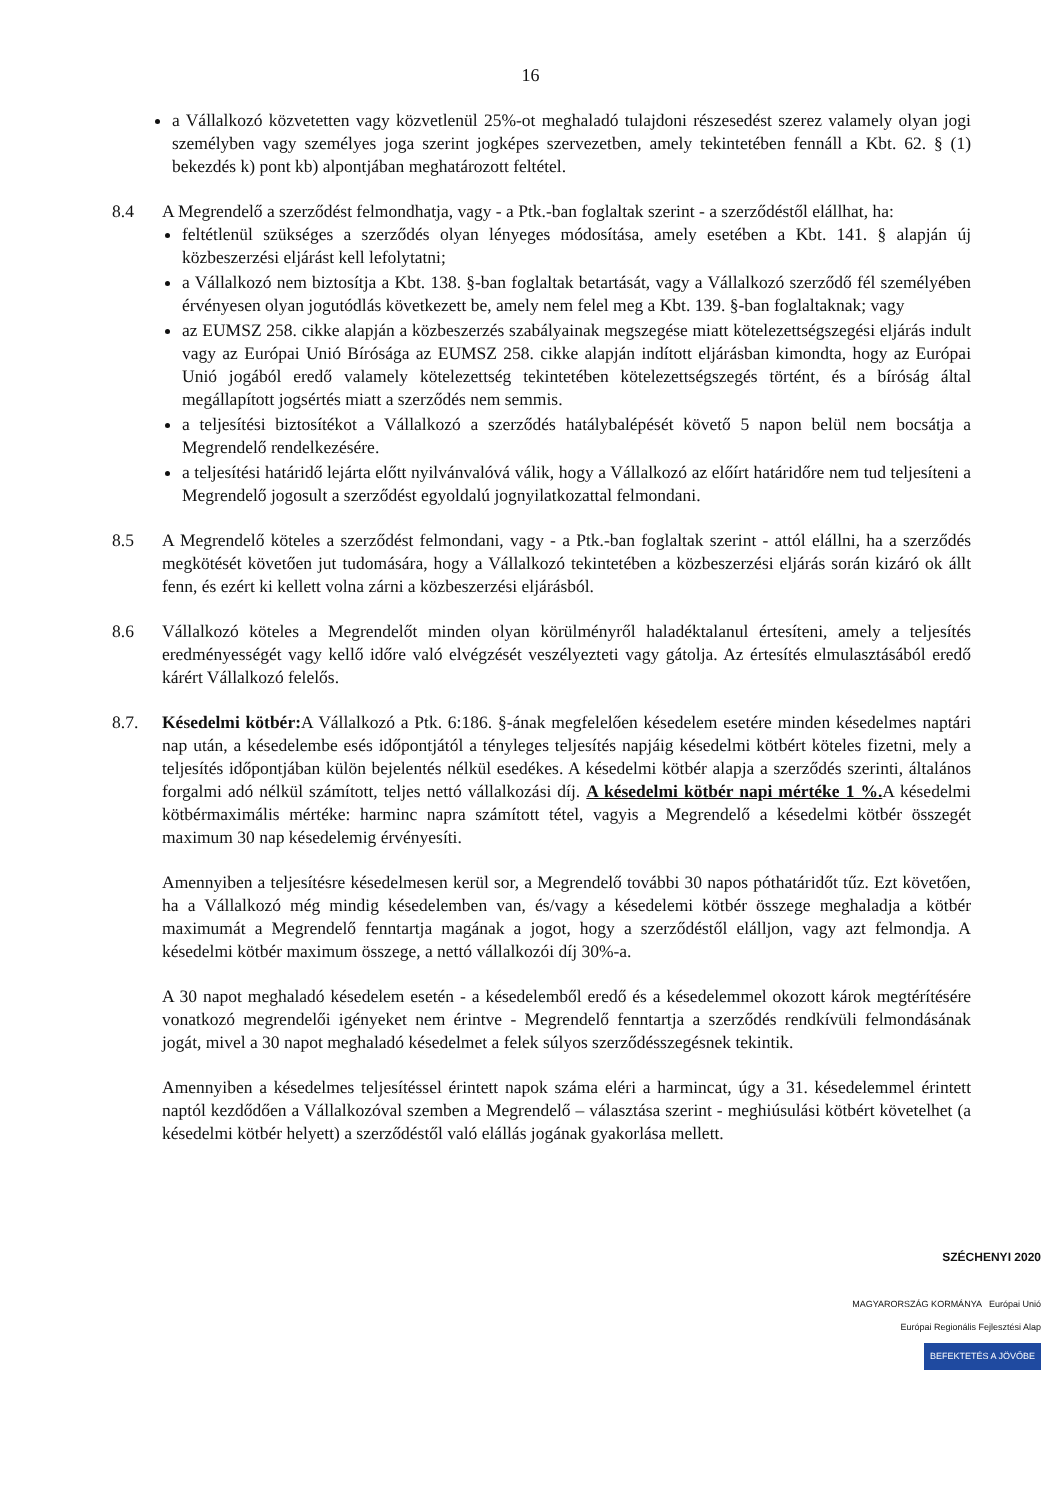16
a Vállalkozó közvetetten vagy közvetlenül 25%-ot meghaladó tulajdoni részesedést szerez valamely olyan jogi személyben vagy személyes joga szerint jogképes szervezetben, amely tekintetében fennáll a Kbt. 62. § (1) bekezdés k) pont kb) alpontjában meghatározott feltétel.
8.4 A Megrendelő a szerződést felmondhatja, vagy - a Ptk.-ban foglaltak szerint - a szerződéstől elállhat, ha:
feltétlenül szükséges a szerződés olyan lényeges módosítása, amely esetében a Kbt. 141. § alapján új közbeszerzési eljárást kell lefolytatni;
a Vállalkozó nem biztosítja a Kbt. 138. §-ban foglaltak betartását, vagy a Vállalkozó szerződő fél személyében érvényesen olyan jogutódlás következett be, amely nem felel meg a Kbt. 139. §-ban foglaltaknak; vagy
az EUMSZ 258. cikke alapján a közbeszerzés szabályainak megszegése miatt kötelezettségszegési eljárás indult vagy az Európai Unió Bírósága az EUMSZ 258. cikke alapján indított eljárásban kimondta, hogy az Európai Unió jogából eredő valamely kötelezettség tekintetében kötelezettségszegés történt, és a bíróság által megállapított jogsértés miatt a szerződés nem semmis.
a teljesítési biztosítékot a Vállalkozó a szerződés hatálybalépését követő 5 napon belül nem bocsátja a Megrendelő rendelkezésére.
a teljesítési határidő lejárta előtt nyilvánvalóvá válik, hogy a Vállalkozó az előírt határidőre nem tud teljesíteni a Megrendelő jogosult a szerződést egyoldalú jognyilatkozattal felmondani.
8.5 A Megrendelő köteles a szerződést felmondani, vagy - a Ptk.-ban foglaltak szerint - attól elállni, ha a szerződés megkötését követően jut tudomására, hogy a Vállalkozó tekintetében a közbeszerzési eljárás során kizáró ok állt fenn, és ezért ki kellett volna zárni a közbeszerzési eljárásból.
8.6 Vállalkozó köteles a Megrendelőt minden olyan körülményről haladéktalanul értesíteni, amely a teljesítés eredményességét vagy kellő időre való elvégzését veszélyezteti vagy gátolja. Az értesítés elmulasztásából eredő kárért Vállalkozó felelős.
8.7. Késedelmi kötbér: A Vállalkozó a Ptk. 6:186. §-ának megfelelően késedelem esetére minden késedelmes naptári nap után, a késedelembe esés időpontjától a tényleges teljesítés napjáig késedelmi kötbért köteles fizetni, mely a teljesítés időpontjában külön bejelentés nélkül esedékes. A késedelmi kötbér alapja a szerződés szerinti, általános forgalmi adó nélkül számított, teljes nettó vállalkozási díj. A késedelmi kötbér napi mértéke 1 %. A késedelmi kötbérmaximális mértéke: harminc napra számított tétel, vagyis a Megrendelő a késedelmi kötbér összegét maximum 30 nap késedelemig érvényesíti.
Amennyiben a teljesítésre késedelmesen kerül sor, a Megrendelő további 30 napos póthatáridőt tűz. Ezt követően, ha a Vállalkozó még mindig késedelemben van, és/vagy a késedelemi kötbér összege meghaladja a kötbér maximumát a Megrendelő fenntartja magának a jogot, hogy a szerződéstől elálljon, vagy azt felmondja. A késedelmi kötbér maximum összege, a nettó vállalkozói díj 30%-a.
A 30 napot meghaladó késedelem esetén - a késedelemből eredő és a késedelemmel okozott károk megtérítésére vonatkozó megrendelői igényeket nem érintve - Megrendelő fenntartja a szerződés rendkívüli felmondásának jogát, mivel a 30 napot meghaladó késedelmet a felek súlyos szerződésszegésnek tekintik.
Amennyiben a késedelmes teljesítéssel érintett napok száma eléri a harmincat, úgy a 31. késedelemmel érintett naptól kezdődően a Vállalkozóval szemben a Megrendelő – választása szerint - meghiúsulási kötbért követelhet (a késedelmi kötbér helyett) a szerződéstől való elállás jogának gyakorlása mellett.
SZÉCHENYI 2020
MAGYARORSZÁG KORMÁNYA Európai Unió Európai Regionális Fejlesztési Alap
BEFEKTETÉS A JÖVŐBE